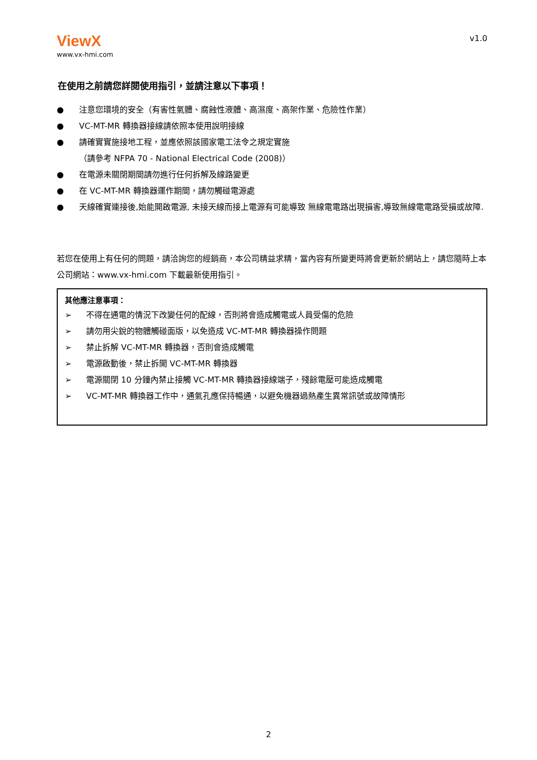ViewX
www.vx-hmi.com
v1.0
在使用之前請您詳閱使用指引，並請注意以下事項！
● 注意您環境的安全（有害性氣體、腐蝕性液體、高濕度、高架作業、危險性作業）
● VC-MT-MR 轉換器接線請依照本使用說明接線
● 請確實實施接地工程，並應依照該國家電工法令之規定實施
（請參考 NFPA 70 - National Electrical Code (2008)）
● 在電源未關閉期間請勿進行任何拆解及線路變更
● 在 VC-MT-MR 轉換器運作期間，請勿觸碰電源處
● 天線確實連接後,始能開啟電源, 未接天線而接上電源有可能導致 無線電電路出現損害,導致無線電電路受損或故障.
若您在使用上有任何的問題，請洽詢您的經銷商，本公司精益求精，當內容有所變更時將會更新於網站上，請您隨時上本公司網站：www.vx-hmi.com 下載最新使用指引。
其他應注意事項：
➢ 不得在通電的情況下改變任何的配線，否則將會造成觸電或人員受傷的危險
➢ 請勿用尖銳的物體觸碰面版，以免造成 VC-MT-MR 轉換器操作問題
➢ 禁止拆解 VC-MT-MR 轉換器，否則會造成觸電
➢ 電源啟動後，禁止拆開 VC-MT-MR 轉換器
➢ 電源關閉 10 分鐘內禁止接觸 VC-MT-MR 轉換器接線端子，殘餘電壓可能造成觸電
➢ VC-MT-MR 轉換器工作中，通氣孔應保持暢通，以避免機器過熱產生異常訊號或故障情形
2